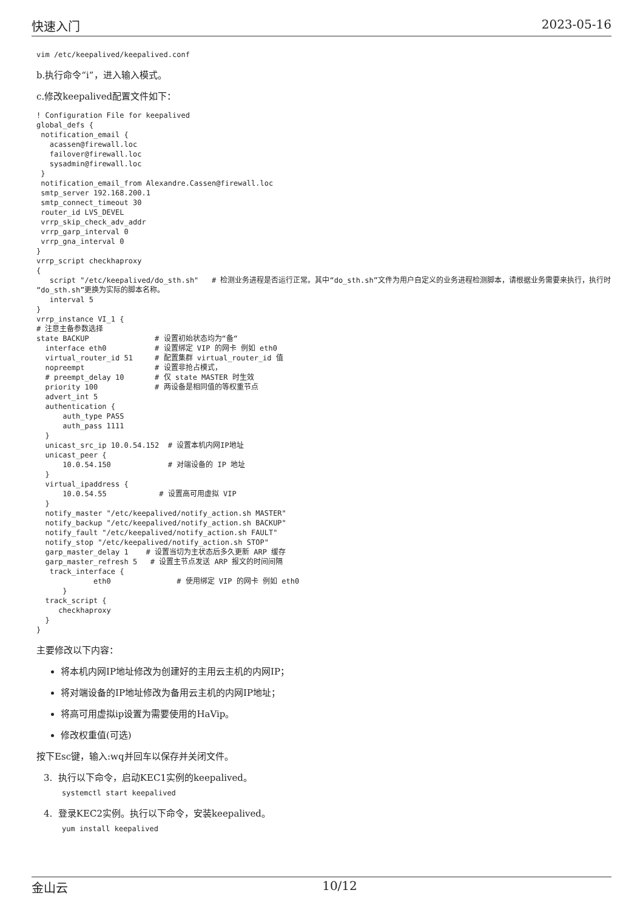快速入门 2023-05-16
vim /etc/keepalived/keepalived.conf
b.执行命令“i”，进入输入模式。
c.修改keepalived配置文件如下：
! Configuration File for keepalived
global_defs {
 notification_email {
   acassen@firewall.loc
   failover@firewall.loc
   sysadmin@firewall.loc
 }
 notification_email_from Alexandre.Cassen@firewall.loc
 smtp_server 192.168.200.1
 smtp_connect_timeout 30
 router_id LVS_DEVEL
 vrrp_skip_check_adv_addr
 vrrp_garp_interval 0
 vrrp_gna_interval 0
}
vrrp_script checkhaproxy
{
   script "/etc/keepalived/do_sth.sh"   # 检测业务进程是否运行正常。其中“do_sth.sh”文件为用户自定义的业务进程检测脚本，请根据业务需要来执行，执行时“do_sth.sh”更换为实际的脚本名称。
   interval 5
}
vrrp_instance VI_1 {
# 注意主备参数选择
state BACKUP               # 设置初始状态均为“备“
  interface eth0           # 设置绑定 VIP 的网卡 例如 eth0
  virtual_router_id 51     # 配置集群 virtual_router_id 值
  nopreempt                # 设置非抢占模式，
  # preempt_delay 10       # 仅 state MASTER 时生效
  priority 100             # 两设备是相同值的等权重节点
  advert_int 5
  authentication {
      auth_type PASS
      auth_pass 1111
  }
  unicast_src_ip 10.0.54.152  # 设置本机内网IP地址
  unicast_peer {
      10.0.54.150             # 对端设备的 IP 地址
  }
  virtual_ipaddress {
      10.0.54.55            # 设置高可用虚拟 VIP
  }
  notify_master "/etc/keepalived/notify_action.sh MASTER"
  notify_backup "/etc/keepalived/notify_action.sh BACKUP"
  notify_fault "/etc/keepalived/notify_action.sh FAULT"
  notify_stop "/etc/keepalived/notify_action.sh STOP"
  garp_master_delay 1    # 设置当切为主状态后多久更新 ARP 缓存
  garp_master_refresh 5   # 设置主节点发送 ARP 报文的时间间隔
   track_interface {
             eth0               # 使用绑定 VIP 的网卡 例如 eth0
      }
  track_script {
     checkhaproxy
  }
}
主要修改以下内容：
将本机内网IP地址修改为创建好的主用云主机的内网IP；
将对端设备的IP地址修改为备用云主机的内网IP地址；
将高可用虚拟ip设置为需要使用的HaVip。
修改权重值(可选)
按下Esc键，输入:wq并回车以保存并关闭文件。
3. 执行以下命令，启动KEC1实例的keepalived。
systemctl start keepalived
4. 登录KEC2实例。执行以下命令，安装keepalived。
yum install keepalived
金山云 10/12